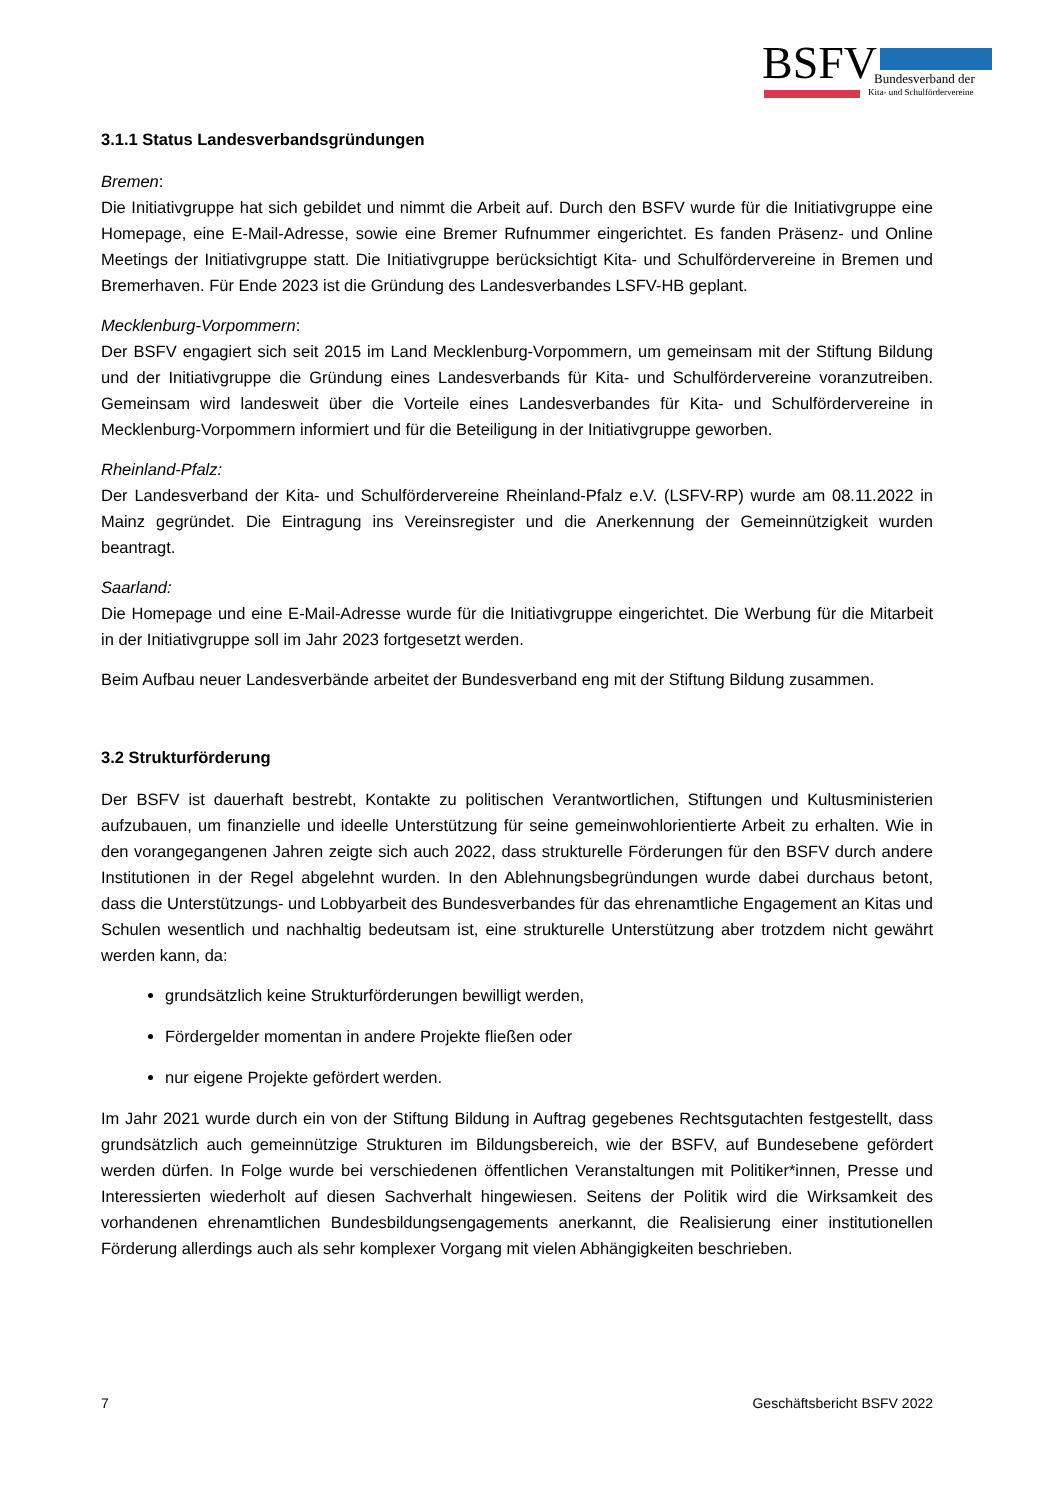BSFV Bundesverband der
Kita- und Schulfördervereine
3.1.1 Status Landesverbandsgründungen
Bremen:
Die Initiativgruppe hat sich gebildet und nimmt die Arbeit auf. Durch den BSFV wurde für die Initiativgruppe eine Homepage, eine E-Mail-Adresse, sowie eine Bremer Rufnummer eingerichtet. Es fanden Präsenz- und Online Meetings der Initiativgruppe statt. Die Initiativgruppe berücksichtigt Kita- und Schulfördervereine in Bremen und Bremerhaven. Für Ende 2023 ist die Gründung des Landesverbandes LSFV-HB geplant.
Mecklenburg-Vorpommern:
Der BSFV engagiert sich seit 2015 im Land Mecklenburg-Vorpommern, um gemeinsam mit der Stiftung Bildung und der Initiativgruppe die Gründung eines Landesverbands für Kita- und Schulfördervereine voranzutreiben. Gemeinsam wird landesweit über die Vorteile eines Landesverbandes für Kita- und Schulfördervereine in Mecklenburg-Vorpommern informiert und für die Beteiligung in der Initiativgruppe geworben.
Rheinland-Pfalz:
Der Landesverband der Kita- und Schulfördervereine Rheinland-Pfalz e.V. (LSFV-RP) wurde am 08.11.2022 in Mainz gegründet. Die Eintragung ins Vereinsregister und die Anerkennung der Gemeinnützigkeit wurden beantragt.
Saarland:
Die Homepage und eine E-Mail-Adresse wurde für die Initiativgruppe eingerichtet. Die Werbung für die Mitarbeit in der Initiativgruppe soll im Jahr 2023 fortgesetzt werden.
Beim Aufbau neuer Landesverbände arbeitet der Bundesverband eng mit der Stiftung Bildung zusammen.
3.2 Strukturförderung
Der BSFV ist dauerhaft bestrebt, Kontakte zu politischen Verantwortlichen, Stiftungen und Kultusministerien aufzubauen, um finanzielle und ideelle Unterstützung für seine gemeinwohlorientierte Arbeit zu erhalten. Wie in den vorangegangenen Jahren zeigte sich auch 2022, dass strukturelle Förderungen für den BSFV durch andere Institutionen in der Regel abgelehnt wurden. In den Ablehnungsbegründungen wurde dabei durchaus betont, dass die Unterstützungs- und Lobbyarbeit des Bundesverbandes für das ehrenamtliche Engagement an Kitas und Schulen wesentlich und nachhaltig bedeutsam ist, eine strukturelle Unterstützung aber trotzdem nicht gewährt werden kann, da:
grundsätzlich keine Strukturförderungen bewilligt werden,
Fördergelder momentan in andere Projekte fließen oder
nur eigene Projekte gefördert werden.
Im Jahr 2021 wurde durch ein von der Stiftung Bildung in Auftrag gegebenes Rechtsgutachten festgestellt, dass grundsätzlich auch gemeinnützige Strukturen im Bildungsbereich, wie der BSFV, auf Bundesebene gefördert werden dürfen. In Folge wurde bei verschiedenen öffentlichen Veranstaltungen mit Politiker*innen, Presse und Interessierten wiederholt auf diesen Sachverhalt hingewiesen. Seitens der Politik wird die Wirksamkeit des vorhandenen ehrenamtlichen Bundesbildungsengagements anerkannt, die Realisierung einer institutionellen Förderung allerdings auch als sehr komplexer Vorgang mit vielen Abhängigkeiten beschrieben.
7 Geschäftsbericht BSFV 2022